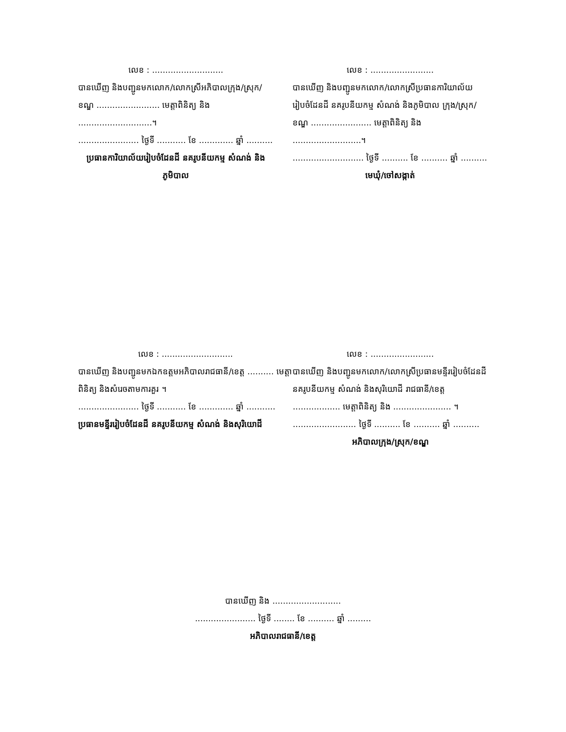លេខ : ...........................
បានឃើញ និងបញ្ជូនមកលោក/លោកស្រីអភិបាលក្រុង/ស្រុក/ខណ្ឌ ........................ មេត្តាពិនិត្យ និង ............................។
....................... ថ្ងៃទី ........... ខែ ............. ឆ្នាំ ..........
ប្រធានការិយាល័យរៀបចំដែនដី នគរូបនីយកម្ម សំណង់ និង ភូមិបាល
លេខ : ........................
បានឃើញ និងបញ្ជូនមកលោក/លោកស្រីប្រធានការិយាល័យរៀបចំដែនដី នគរូបនីយកម្ម សំណង់ និងភូមិបាល ក្រុង/ស្រុក/ខណ្ឌ ....................... មេត្តាពិនិត្យ និង ..........................។
........................... ថ្ងៃទី .......... ខែ .......... ឆ្នាំ ..........
មេឃុំ/ចៅសង្កាត់
លេខ : ...........................
បានឃើញ និងបញ្ជូនមកឯកឧត្តមអភិបាលរាជធានី/ខេត្ត .......... មេត្តាពិនិត្យ និងសំរេចតាមការគួរ ។
....................... ថ្ងៃទី ........... ខែ ............. ឆ្នាំ ...........
ប្រធានមន្ទីររៀបចំដែនដី នគរូបនីយកម្ម សំណង់ និងសុរិយោដី
លេខ : ........................
បានឃើញ និងបញ្ជូនមកលោក/លោកស្រីប្រធានមន្ទីររៀបចំដែនដី នគរូបនីយកម្ម សំណង់ និងសុរិយោដី រាជធានី/ខេត្ត .................. មេត្តាពិនិត្យ និង ...................... ។
........................ ថ្ងៃទី .......... ខែ .......... ឆ្នាំ ..........
អភិបាលក្រុង/ស្រុក/ខណ្ឌ
បានឃើញ និង ..........................
....................... ថ្ងៃទី ........ ខែ .......... ឆ្នាំ .........
អភិបាលរាជធានី/ខេត្ត